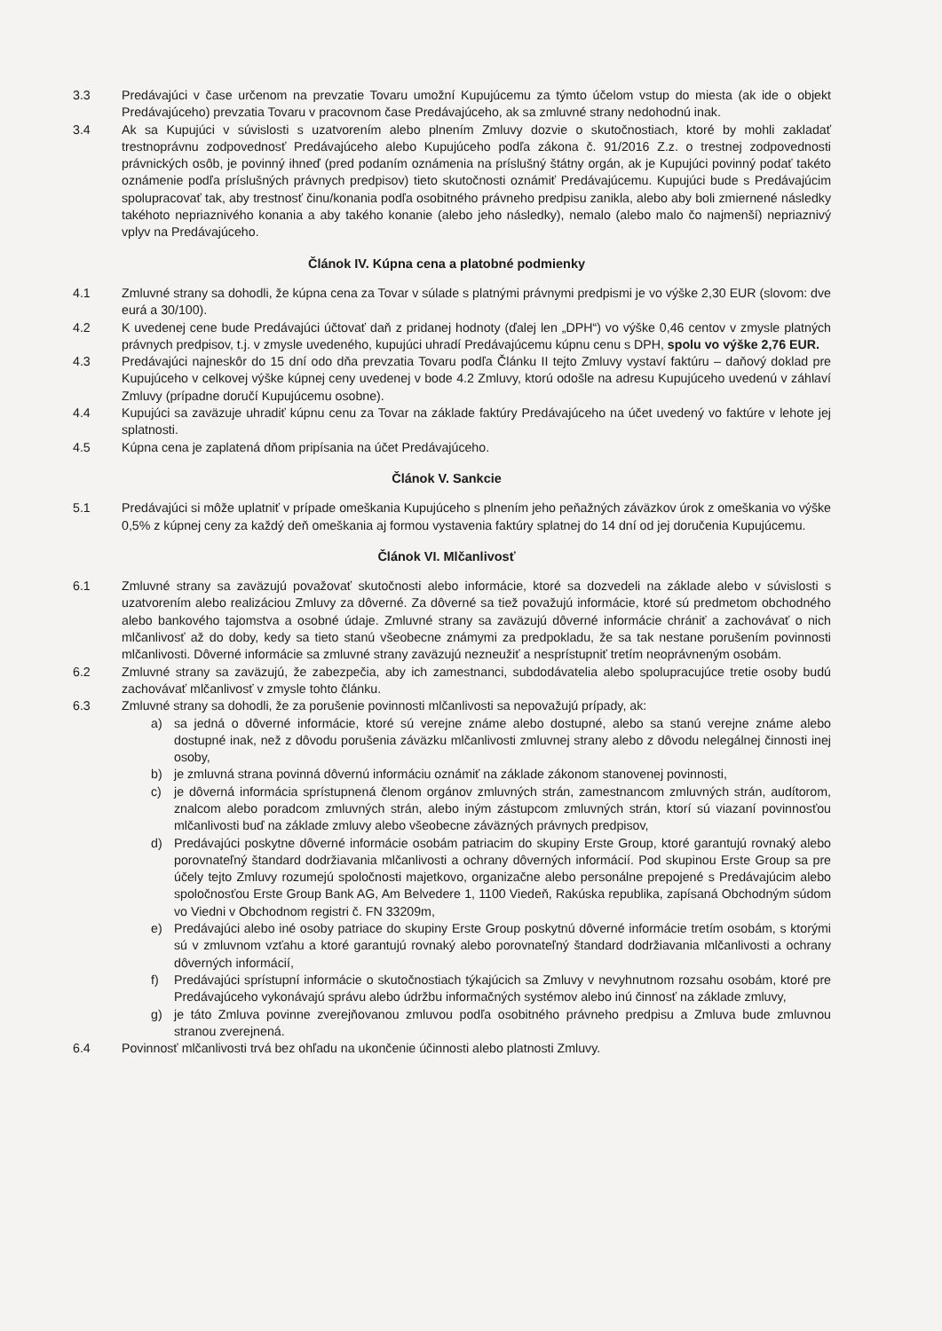3.3 Predávajúci v čase určenom na prevzatie Tovaru umožní Kupujúcemu za týmto účelom vstup do miesta (ak ide o objekt Predávajúceho) prevzatia Tovaru v pracovnom čase Predávajúceho, ak sa zmluvné strany nedohodnú inak.
3.4 Ak sa Kupujúci v súvislosti s uzatvorením alebo plnením Zmluvy dozvie o skutočnostiach, ktoré by mohli zakladať trestnoprávnu zodpovednosť Predávajúceho alebo Kupujúceho podľa zákona č. 91/2016 Z.z. o trestnej zodpovednosti právnických osôb, je povinný ihneď (pred podaním oznámenia na príslušný štátny orgán, ak je Kupujúci povinný podať takéto oznámenie podľa príslušných právnych predpisov) tieto skutočnosti oznámiť Predávajúcemu. Kupujúci bude s Predávajúcim spolupracovať tak, aby trestnosť činu/konania podľa osobitného právneho predpisu zanikla, alebo aby boli zmiernené následky takéhoto nepriaznivého konania a aby takého konanie (alebo jeho následky), nemalo (alebo malo čo najmenší) nepriaznivý vplyv na Predávajúceho.
Článok IV. Kúpna cena a platobné podmienky
4.1 Zmluvné strany sa dohodli, že kúpna cena za Tovar v súlade s platnými právnymi predpismi je vo výške 2,30 EUR (slovom: dve eurá a 30/100).
4.2 K uvedenej cene bude Predávajúci účtovať daň z pridanej hodnoty (ďalej len „DPH“) vo výške 0,46 centov v zmysle platných právnych predpisov, t.j. v zmysle uvedeného, kupujúci uhradí Predávajúcemu kúpnu cenu s DPH, spolu vo výške 2,76 EUR.
4.3 Predávajúci najneskôr do 15 dní odo dňa prevzatia Tovaru podľa Článku II tejto Zmluvy vystaví faktúru – daňový doklad pre Kupujúceho v celkovej výške kúpnej ceny uvedenej v bode 4.2 Zmluvy, ktorú odošle na adresu Kupujúceho uvedenú v záhlaví Zmluvy (prípadne doručí Kupujúcemu osobne).
4.4 Kupujúci sa zaväzuje uhradiť kúpnu cenu za Tovar na základe faktúry Predávajúceho na účet uvedený vo faktúre v lehote jej splatnosti.
4.5 Kúpna cena je zaplatená dňom pripísania na účet Predávajúceho.
Článok V. Sankcie
5.1 Predávajúci si môže uplatniť v prípade omeškania Kupujúceho s plnením jeho peňažných záväzkov úrok z omeškania vo výške 0,5% z kúpnej ceny za každý deň omeškania aj formou vystavenia faktúry splatnej do 14 dní od jej doručenia Kupujúcemu.
Článok VI. Mlčanlivosť
6.1 Zmluvné strany sa zaväzujú považovať skutočnosti alebo informácie, ktoré sa dozvedeli na základe alebo v súvislosti s uzatvorením alebo realizáciou Zmluvy za dôverné. Za dôverné sa tiež považujú informácie, ktoré sú predmetom obchodného alebo bankového tajomstva a osobné údaje. Zmluvné strany sa zaväzujú dôverné informácie chrániť a zachovávať o nich mlčanlivosť až do doby, kedy sa tieto stanú všeobecne známymi za predpokladu, že sa tak nestane porušením povinnosti mlčanlivosti. Dôverné informácie sa zmluvné strany zaväzujú nezneužiť a nesprístupniť tretím neoprávneným osobám.
6.2 Zmluvné strany sa zaväzujú, že zabezpečia, aby ich zamestnanci, subdodávatelia alebo spolupracujúce tretie osoby budú zachovávať mlčanlivosť v zmysle tohto článku.
6.3 Zmluvné strany sa dohodli, že za porušenie povinnosti mlčanlivosti sa nepovažujú prípady, ak:
a) sa jedná o dôverné informácie, ktoré sú verejne známe alebo dostupné, alebo sa stanú verejne známe alebo dostupné inak, než z dôvodu porušenia záväzku mlčanlivosti zmluvnej strany alebo z dôvodu nelegálnej činnosti inej osoby,
b) je zmluvná strana povinná dôvernú informáciu oznámiť na základe zákonom stanovenej povinnosti,
c) je dôverná informácia sprístupnená členom orgánov zmluvných strán, zamestnancom zmluvných strán, audítorom, znalcom alebo poradcom zmluvných strán, alebo iným zástupcom zmluvných strán, ktorí sú viazaní povinnosťou mlčanlivosti buď na základe zmluvy alebo všeobecne záväzných právnych predpisov,
d) Predávajúci poskytne dôverné informácie osobám patriacim do skupiny Erste Group, ktoré garantujú rovnaký alebo porovnateľný štandard dodržiavania mlčanlivosti a ochrany dôverných informácií. Pod skupinou Erste Group sa pre účely tejto Zmluvy rozumejú spoločnosti majetkovo, organizačne alebo personálne prepojené s Predávajúcim alebo spoločnosťou Erste Group Bank AG, Am Belvedere 1, 1100 Viedeň, Rakúska republika, zapísaná Obchodným súdom vo Viedni v Obchodnom registri č. FN 33209m,
e) Predávajúci alebo iné osoby patriace do skupiny Erste Group poskytnú dôverné informácie tretím osobám, s ktorými sú v zmluvnom vzťahu a ktoré garantujú rovnaký alebo porovnateľný štandard dodržiavania mlčanlivosti a ochrany dôverných informácií,
f) Predávajúci sprístupní informácie o skutočnostiach týkajúcich sa Zmluvy v nevyhnutnom rozsahu osobám, ktoré pre Predávajúceho vykonávajú správu alebo údržbu informačných systémov alebo inú činnosť na základe zmluvy,
g) je táto Zmluva povinne zverejňovanou zmluvou podľa osobitného právneho predpisu a Zmluva bude zmluvnou stranou zverejnená.
6.4 Povinnosť mlčanlivosti trvá bez ohľadu na ukončenie účinnosti alebo platnosti Zmluvy.